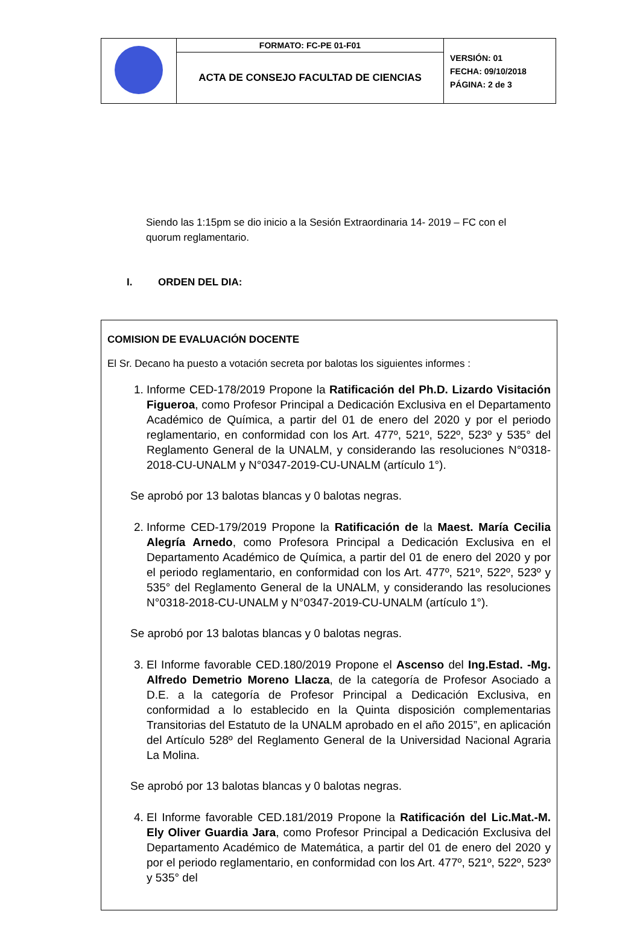| | FORMATO: FC-PE 01-F01 | VERSIÓN: 01 FECHA: 09/10/2018 PÁGINA: 2 de 3 |
| | ACTA DE CONSEJO FACULTAD DE CIENCIAS | |
Siendo las 1:15pm se dio inicio a la Sesión Extraordinaria 14- 2019 – FC con el quorum reglamentario.
I. ORDEN DEL DIA:
COMISION DE EVALUACIÓN DOCENTE
El Sr. Decano ha puesto a votación secreta por balotas los siguientes informes :
1. Informe CED-178/2019 Propone la Ratificación del Ph.D. Lizardo Visitación Figueroa, como Profesor Principal a Dedicación Exclusiva en el Departamento Académico de Química, a partir del 01 de enero del 2020 y por el periodo reglamentario, en conformidad con los Art. 477º, 521º, 522º, 523º y 535° del Reglamento General de la UNALM, y considerando las resoluciones N°0318-2018-CU-UNALM y N°0347-2019-CU-UNALM (artículo 1°).
Se aprobó por 13 balotas blancas y 0 balotas negras.
2. Informe CED-179/2019 Propone la Ratificación de la Maest. María Cecilia Alegría Arnedo, como Profesora Principal a Dedicación Exclusiva en el Departamento Académico de Química, a partir del 01 de enero del 2020 y por el periodo reglamentario, en conformidad con los Art. 477º, 521º, 522º, 523º y 535° del Reglamento General de la UNALM, y considerando las resoluciones N°0318-2018-CU-UNALM y N°0347-2019-CU-UNALM (artículo 1°).
Se aprobó por 13 balotas blancas y 0 balotas negras.
3. El Informe favorable CED.180/2019 Propone el Ascenso del Ing.Estad. -Mg. Alfredo Demetrio Moreno Llacza, de la categoría de Profesor Asociado a D.E. a la categoría de Profesor Principal a Dedicación Exclusiva, en conformidad a lo establecido en la Quinta disposición complementarias Transitorias del Estatuto de la UNALM aprobado en el año 2015”, en aplicación del Artículo 528º del Reglamento General de la Universidad Nacional Agraria La Molina.
Se aprobó por 13 balotas blancas y 0 balotas negras.
4. El Informe favorable CED.181/2019 Propone la Ratificación del Lic.Mat.-M. Ely Oliver Guardia Jara, como Profesor Principal a Dedicación Exclusiva del Departamento Académico de Matemática, a partir del 01 de enero del 2020 y por el periodo reglamentario, en conformidad con los Art. 477º, 521º, 522º, 523º y 535° del